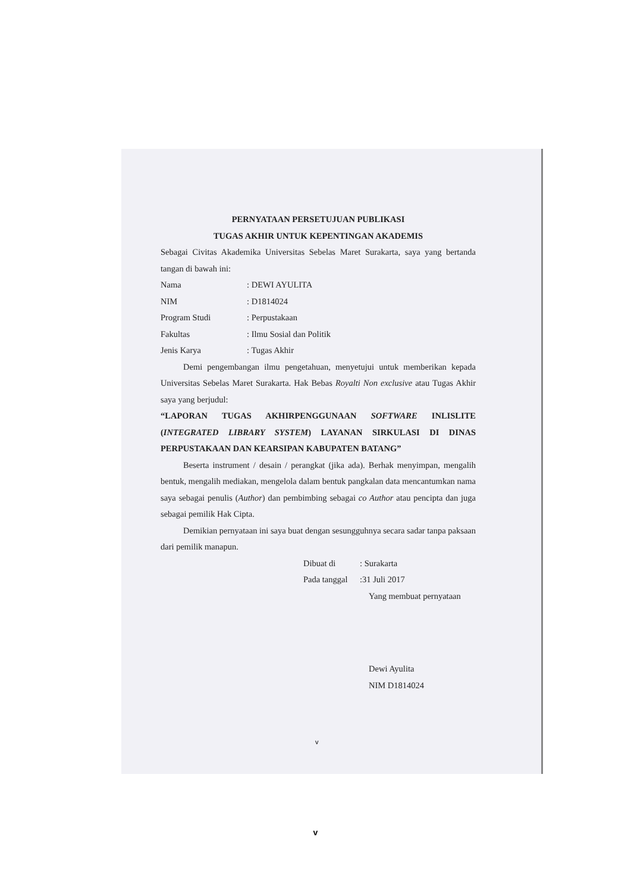PERNYATAAN PERSETUJUAN PUBLIKASI
TUGAS AKHIR UNTUK KEPENTINGAN AKADEMIS
Sebagai Civitas Akademika Universitas Sebelas Maret Surakarta, saya yang bertanda tangan di bawah ini:
Nama: DEWI AYULITA
NIM: D1814024
Program Studi: Perpustakaan
Fakultas: Ilmu Sosial dan Politik
Jenis Karya: Tugas Akhir
Demi pengembangan ilmu pengetahuan, menyetujui untuk memberikan kepada Universitas Sebelas Maret Surakarta. Hak Bebas Royalti Non exclusive atau Tugas Akhir saya yang berjudul:
“LAPORAN TUGAS AKHIRPENGGUNAAN SOFTWARE INLISLITE (INTEGRATED LIBRARY SYSTEM) LAYANAN SIRKULASI DI DINAS PERPUSTAKAAN DAN KEARSIPAN KABUPATEN BATANG”
Beserta instrument / desain / perangkat (jika ada). Berhak menyimpan, mengalih bentuk, mengalih mediakan, mengelola dalam bentuk pangkalan data mencantumkan nama saya sebagai penulis (Author) dan pembimbing sebagai co Author atau pencipta dan juga sebagai pemilik Hak Cipta.
Demikian pernyataan ini saya buat dengan sesungguhnya secara sadar tanpa paksaan dari pemilik manapun.
Dibuat di: Surakarta
Pada tanggal:31 Juli 2017
Yang membuat pernyataan
Dewi Ayulita
NIM D1814024
v
v